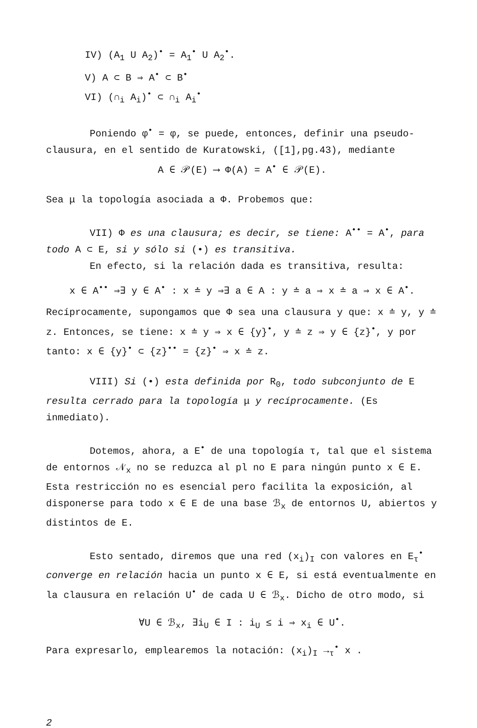IV) (A<sub>1</sub> U A<sub>2</sub>)<sup>•</sup> = A<sub>1</sub><sup>•</sup> U A<sub>2</sub><sup>•</sup>.
V) A ⊂ B ⇒ A<sup>•</sup> ⊂ B<sup>•</sup>
VI) (∩<sub>i</sub> A<sub>i</sub>)<sup>•</sup> ⊂ ∩<sub>i</sub> A<sub>i</sub><sup>•</sup>
Poniendo φ<sup>•</sup> = φ, se puede, entonces, definir una pseudo-clausura, en el sentido de Kuratowski, ([1],pg.43), mediante
A ∈ 𝒫(E) ⟶ Φ(A) = A<sup>•</sup> ∈ 𝒫(E).
Sea μ la topología asociada a Φ. Probemos que:
VII) Φ es una clausura; es decir, se tiene: A<sup>••</sup> = A<sup>•</sup>, para todo A ⊂ E, si y sólo si (•) es transitiva.
En efecto, si la relación dada es transitiva, resulta:
x ∈ A<sup>••</sup> ⇒∃ y ∈ A<sup>•</sup> : x ≐ y ⇒∃ a ∈ A : y ≐ a ⇒ x ≐ a ⇒ x ∈ A<sup>•</sup>.
Recíprocamente, supongamos que Φ sea una clausura y que: x ≐ y, y ≐ z. Entonces, se tiene: x ≐ y ⇒ x ∈ {y}<sup>•</sup>, y ≐ z ⇒ y ∈ {z}<sup>•</sup>, y por tanto: x ∈ {y}<sup>•</sup> ⊂ {z}<sup>••</sup> = {z}<sup>•</sup> ⇒ x ≐ z.
VIII) Si (•) esta definida por R<sub>0</sub>, todo subconjunto de E resulta cerrado para la topología μ y recíprocamente. (Es inmediato).
Dotemos, ahora, a E<sup>•</sup> de una topología τ, tal que el sistema de entornos 𝒩<sub>x</sub> no se reduzca al pl no E para ningún punto x ∈ E. Esta restricción no es esencial pero facilita la exposición, al disponerse para todo x ∈ E de una base ℬ<sub>x</sub> de entornos U, abiertos y distintos de E.
Esto sentado, diremos que una red (x<sub>i</sub>)<sub>I</sub> con valores en E<sub>τ</sub><sup>•</sup> converge en relación hacia un punto x ∈ E, si está eventualmente en la clausura en relación U<sup>•</sup> de cada U ∈ ℬ<sub>x</sub>. Dicho de otro modo, si
∀U ∈ ℬ<sub>x</sub>, ∃i<sub>U</sub> ∈ I : i<sub>U</sub> ≤ i ⇒ x<sub>i</sub> ∈ U<sup>•</sup>.
Para expresarlo, emplearemos la notación: (x<sub>i</sub>)<sub>I</sub> →<sub>τ</sub><sup>•</sup> x .
2